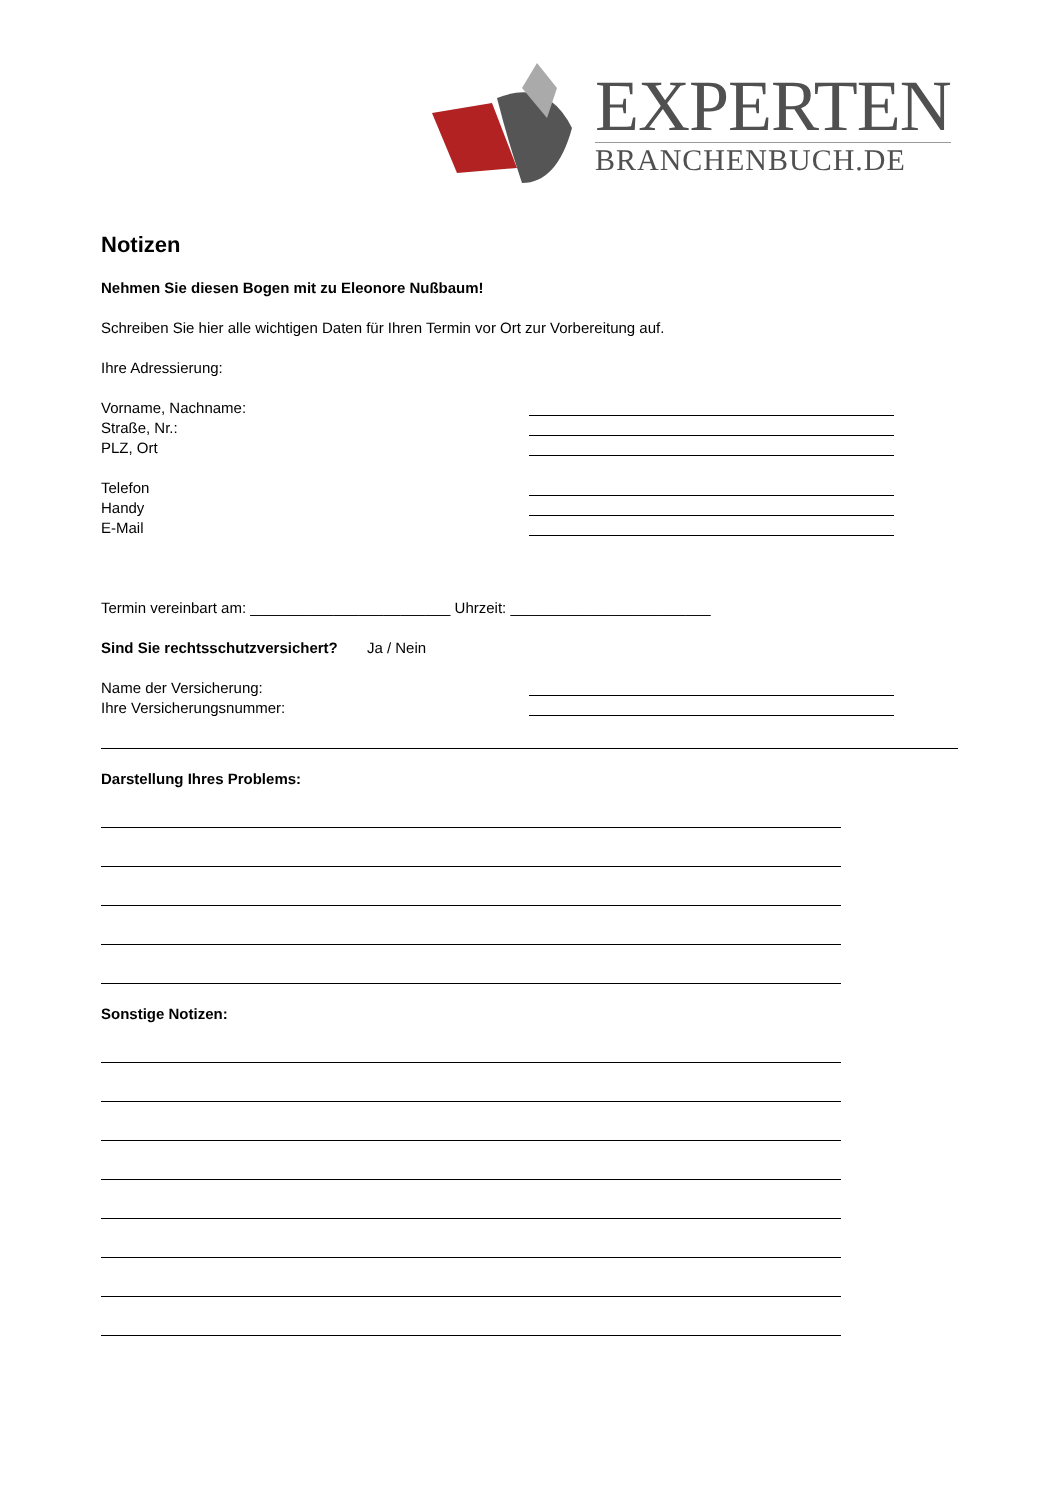EXPERTEN
BRANCHENBUCH.DE
Notizen
Nehmen Sie diesen Bogen mit zu Eleonore Nußbaum!
Schreiben Sie hier alle wichtigen Daten für Ihren Termin vor Ort zur Vorbereitung auf.
Ihre Adressierung:
Vorname, Nachname:
Straße, Nr.:
PLZ, Ort
Telefon
Handy
E-Mail
Termin vereinbart am: ________________________ Uhrzeit: ________________________
Sind Sie rechtsschutzversichert? Ja / Nein
Name der Versicherung:
Ihre Versicherungsnummer:
Darstellung Ihres Problems:
Sonstige Notizen: